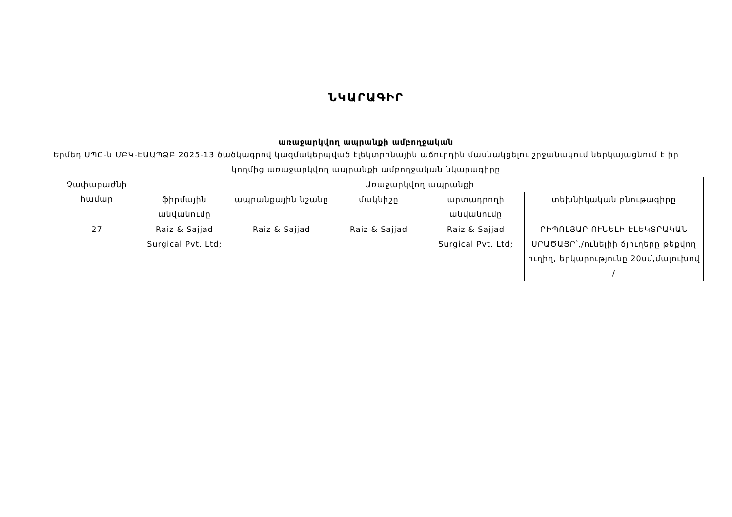ՆԿԱՐԱԳԻՐ
առաջարկվող ապրանքի ամբողջական
Երմեդ ՍՊԸ-ն ՄԲԿ-ԷԱԱՊՁԲ 2025-13 ծածկագրով կազմակերպված էլեկտրոնային աճուրդին մասնակցելու շրջանակում ներկայացնում է իր կողմից առաջարկվող ապրանքի ամբողջական նկարագիրը
| Չափաբաժնի համար | Առաջարկվող ապրանքի | | | | |
| --- | --- | --- | --- | --- | --- |
| | ֆիրմային անվանումը | ապրանքային նշանը | մակնիշը | արտադրողի անվանումը | տեխնիկական բնութագիրը |
| 27 | Raiz & Sajjad Surgical Pvt. Ltd; | Raiz & Sajjad | Raiz & Sajjad | Raiz & Sajjad Surgical Pvt. Ltd; | ԲԻՊՈԼՅԱՐ ՈՒՆԵԼԻ ԷԼԵԿՏՐԱԿԱՆ ՍՐԱԾԱՅՐ՝,/ունելիի ճյուղերը թեքվող ուղիղ, երկարությունը 20սմ,մալուխով / |